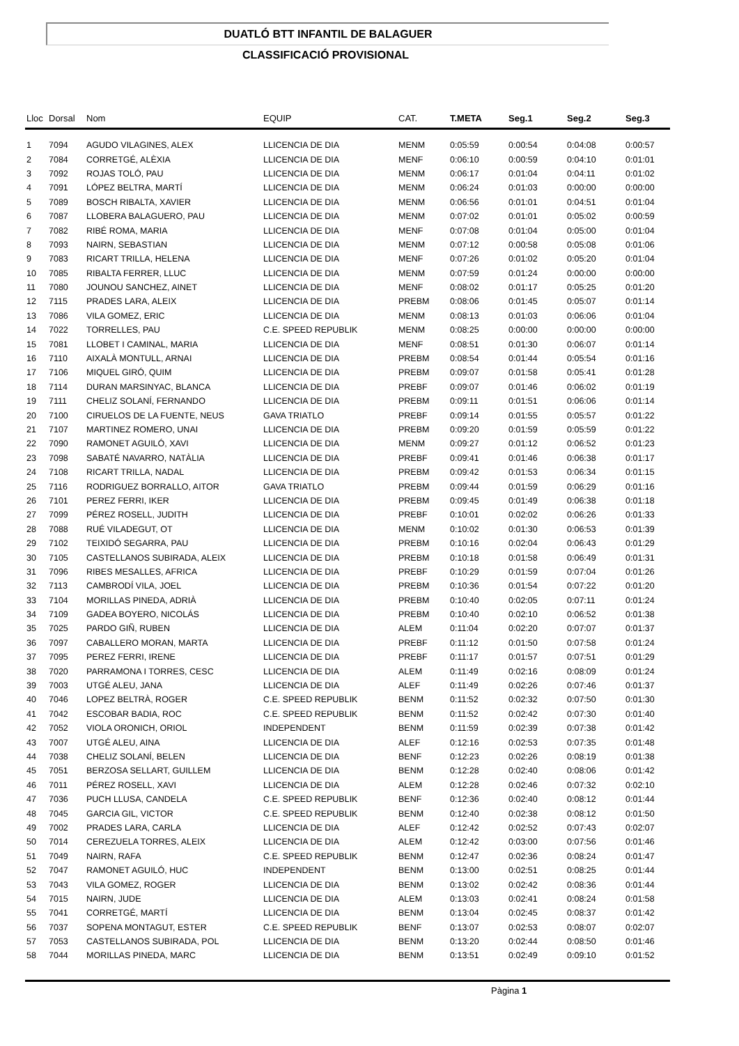DUATLÓ BTT INFANTIL DE BALAGUER
CLASSIFICACIÓ PROVISIONAL
| Lloc | Dorsal | Nom | EQUIP | CAT. | T.META | Seg.1 | Seg.2 | Seg.3 |
| --- | --- | --- | --- | --- | --- | --- | --- | --- |
| 1 | 7094 | AGUDO VILAGINES, ALEX | LLICENCIA DE DIA | MENM | 0:05:59 | 0:00:54 | 0:04:08 | 0:00:57 |
| 2 | 7084 | CORRETGÉ, ALÈXIA | LLICENCIA DE DIA | MENF | 0:06:10 | 0:00:59 | 0:04:10 | 0:01:01 |
| 3 | 7092 | ROJAS TOLÓ, PAU | LLICENCIA DE DIA | MENM | 0:06:17 | 0:01:04 | 0:04:11 | 0:01:02 |
| 4 | 7091 | LÓPEZ BELTRA, MARTÍ | LLICENCIA DE DIA | MENM | 0:06:24 | 0:01:03 | 0:00:00 | 0:00:00 |
| 5 | 7089 | BOSCH RIBALTA, XAVIER | LLICENCIA DE DIA | MENM | 0:06:56 | 0:01:01 | 0:04:51 | 0:01:04 |
| 6 | 7087 | LLOBERA BALAGUERO, PAU | LLICENCIA DE DIA | MENM | 0:07:02 | 0:01:01 | 0:05:02 | 0:00:59 |
| 7 | 7082 | RIBÉ ROMA, MARIA | LLICENCIA DE DIA | MENF | 0:07:08 | 0:01:04 | 0:05:00 | 0:01:04 |
| 8 | 7093 | NAIRN, SEBASTIAN | LLICENCIA DE DIA | MENM | 0:07:12 | 0:00:58 | 0:05:08 | 0:01:06 |
| 9 | 7083 | RICART TRILLA, HELENA | LLICENCIA DE DIA | MENF | 0:07:26 | 0:01:02 | 0:05:20 | 0:01:04 |
| 10 | 7085 | RIBALTA FERRER, LLUC | LLICENCIA DE DIA | MENM | 0:07:59 | 0:01:24 | 0:00:00 | 0:00:00 |
| 11 | 7080 | JOUNOU SANCHEZ, AINET | LLICENCIA DE DIA | MENF | 0:08:02 | 0:01:17 | 0:05:25 | 0:01:20 |
| 12 | 7115 | PRADES LARA, ALEIX | LLICENCIA DE DIA | PREBM | 0:08:06 | 0:01:45 | 0:05:07 | 0:01:14 |
| 13 | 7086 | VILA GOMEZ, ERIC | LLICENCIA DE DIA | MENM | 0:08:13 | 0:01:03 | 0:06:06 | 0:01:04 |
| 14 | 7022 | TORRELLES, PAU | C.E. SPEED REPUBLIK | MENM | 0:08:25 | 0:00:00 | 0:00:00 | 0:00:00 |
| 15 | 7081 | LLOBET I CAMINAL, MARIA | LLICENCIA DE DIA | MENF | 0:08:51 | 0:01:30 | 0:06:07 | 0:01:14 |
| 16 | 7110 | AIXALÀ MONTULL, ARNAI | LLICENCIA DE DIA | PREBM | 0:08:54 | 0:01:44 | 0:05:54 | 0:01:16 |
| 17 | 7106 | MIQUEL GIRÓ, QUIM | LLICENCIA DE DIA | PREBM | 0:09:07 | 0:01:58 | 0:05:41 | 0:01:28 |
| 18 | 7114 | DURAN MARSINYAC, BLANCA | LLICENCIA DE DIA | PREBF | 0:09:07 | 0:01:46 | 0:06:02 | 0:01:19 |
| 19 | 7111 | CHELIZ SOLANÍ, FERNANDO | LLICENCIA DE DIA | PREBM | 0:09:11 | 0:01:51 | 0:06:06 | 0:01:14 |
| 20 | 7100 | CIRUELOS DE LA FUENTE, NEUS | GAVA TRIATLO | PREBF | 0:09:14 | 0:01:55 | 0:05:57 | 0:01:22 |
| 21 | 7107 | MARTINEZ ROMERO, UNAI | LLICENCIA DE DIA | PREBM | 0:09:20 | 0:01:59 | 0:05:59 | 0:01:22 |
| 22 | 7090 | RAMONET AGUILÓ, XAVI | LLICENCIA DE DIA | MENM | 0:09:27 | 0:01:12 | 0:06:52 | 0:01:23 |
| 23 | 7098 | SABATÉ NAVARRO, NATÀLIA | LLICENCIA DE DIA | PREBF | 0:09:41 | 0:01:46 | 0:06:38 | 0:01:17 |
| 24 | 7108 | RICART TRILLA, NADAL | LLICENCIA DE DIA | PREBM | 0:09:42 | 0:01:53 | 0:06:34 | 0:01:15 |
| 25 | 7116 | RODRIGUEZ BORRALLO, AITOR | GAVA TRIATLO | PREBM | 0:09:44 | 0:01:59 | 0:06:29 | 0:01:16 |
| 26 | 7101 | PEREZ FERRI, IKER | LLICENCIA DE DIA | PREBM | 0:09:45 | 0:01:49 | 0:06:38 | 0:01:18 |
| 27 | 7099 | PÉREZ ROSELL, JUDITH | LLICENCIA DE DIA | PREBF | 0:10:01 | 0:02:02 | 0:06:26 | 0:01:33 |
| 28 | 7088 | RUÉ VILADEGUT, OT | LLICENCIA DE DIA | MENM | 0:10:02 | 0:01:30 | 0:06:53 | 0:01:39 |
| 29 | 7102 | TEIXIDÓ SEGARRA, PAU | LLICENCIA DE DIA | PREBM | 0:10:16 | 0:02:04 | 0:06:43 | 0:01:29 |
| 30 | 7105 | CASTELLANOS SUBIRADA, ALEIX | LLICENCIA DE DIA | PREBM | 0:10:18 | 0:01:58 | 0:06:49 | 0:01:31 |
| 31 | 7096 | RIBES MESALLES, AFRICA | LLICENCIA DE DIA | PREBF | 0:10:29 | 0:01:59 | 0:07:04 | 0:01:26 |
| 32 | 7113 | CAMBRODÍ VILA, JOEL | LLICENCIA DE DIA | PREBM | 0:10:36 | 0:01:54 | 0:07:22 | 0:01:20 |
| 33 | 7104 | MORILLAS PINEDA, ADRIÀ | LLICENCIA DE DIA | PREBM | 0:10:40 | 0:02:05 | 0:07:11 | 0:01:24 |
| 34 | 7109 | GADEA BOYERO, NICOLÁS | LLICENCIA DE DIA | PREBM | 0:10:40 | 0:02:10 | 0:06:52 | 0:01:38 |
| 35 | 7025 | PARDO GIÑ, RUBEN | LLICENCIA DE DIA | ALEM | 0:11:04 | 0:02:20 | 0:07:07 | 0:01:37 |
| 36 | 7097 | CABALLERO MORAN, MARTA | LLICENCIA DE DIA | PREBF | 0:11:12 | 0:01:50 | 0:07:58 | 0:01:24 |
| 37 | 7095 | PEREZ FERRI, IRENE | LLICENCIA DE DIA | PREBF | 0:11:17 | 0:01:57 | 0:07:51 | 0:01:29 |
| 38 | 7020 | PARRAMONA I TORRES, CESC | LLICENCIA DE DIA | ALEM | 0:11:49 | 0:02:16 | 0:08:09 | 0:01:24 |
| 39 | 7003 | UTGÉ ALEU, JANA | LLICENCIA DE DIA | ALEF | 0:11:49 | 0:02:26 | 0:07:46 | 0:01:37 |
| 40 | 7046 | LOPEZ BELTRÀ, ROGER | C.E. SPEED REPUBLIK | BENM | 0:11:52 | 0:02:32 | 0:07:50 | 0:01:30 |
| 41 | 7042 | ESCOBAR BADIA, ROC | C.E. SPEED REPUBLIK | BENM | 0:11:52 | 0:02:42 | 0:07:30 | 0:01:40 |
| 42 | 7052 | VIOLA ORONICH, ORIOL | INDEPENDENT | BENM | 0:11:59 | 0:02:39 | 0:07:38 | 0:01:42 |
| 43 | 7007 | UTGÉ ALEU, AINA | LLICENCIA DE DIA | ALEF | 0:12:16 | 0:02:53 | 0:07:35 | 0:01:48 |
| 44 | 7038 | CHELIZ SOLANÍ, BELEN | LLICENCIA DE DIA | BENF | 0:12:23 | 0:02:26 | 0:08:19 | 0:01:38 |
| 45 | 7051 | BERZOSA SELLART, GUILLEM | LLICENCIA DE DIA | BENM | 0:12:28 | 0:02:40 | 0:08:06 | 0:01:42 |
| 46 | 7011 | PÉREZ ROSELL, XAVI | LLICENCIA DE DIA | ALEM | 0:12:28 | 0:02:46 | 0:07:32 | 0:02:10 |
| 47 | 7036 | PUCH LLUSA, CANDELA | C.E. SPEED REPUBLIK | BENF | 0:12:36 | 0:02:40 | 0:08:12 | 0:01:44 |
| 48 | 7045 | GARCIA GIL, VICTOR | C.E. SPEED REPUBLIK | BENM | 0:12:40 | 0:02:38 | 0:08:12 | 0:01:50 |
| 49 | 7002 | PRADES LARA, CARLA | LLICENCIA DE DIA | ALEF | 0:12:42 | 0:02:52 | 0:07:43 | 0:02:07 |
| 50 | 7014 | CEREZUELA TORRES, ALEIX | LLICENCIA DE DIA | ALEM | 0:12:42 | 0:03:00 | 0:07:56 | 0:01:46 |
| 51 | 7049 | NAIRN, RAFA | C.E. SPEED REPUBLIK | BENM | 0:12:47 | 0:02:36 | 0:08:24 | 0:01:47 |
| 52 | 7047 | RAMONET AGUILÓ, HUC | INDEPENDENT | BENM | 0:13:00 | 0:02:51 | 0:08:25 | 0:01:44 |
| 53 | 7043 | VILA GOMEZ, ROGER | LLICENCIA DE DIA | BENM | 0:13:02 | 0:02:42 | 0:08:36 | 0:01:44 |
| 54 | 7015 | NAIRN, JUDE | LLICENCIA DE DIA | ALEM | 0:13:03 | 0:02:41 | 0:08:24 | 0:01:58 |
| 55 | 7041 | CORRETGÉ, MARTÍ | LLICENCIA DE DIA | BENM | 0:13:04 | 0:02:45 | 0:08:37 | 0:01:42 |
| 56 | 7037 | SOPENA MONTAGUT, ESTER | C.E. SPEED REPUBLIK | BENF | 0:13:07 | 0:02:53 | 0:08:07 | 0:02:07 |
| 57 | 7053 | CASTELLANOS SUBIRADA, POL | LLICENCIA DE DIA | BENM | 0:13:20 | 0:02:44 | 0:08:50 | 0:01:46 |
| 58 | 7044 | MORILLAS PINEDA, MARC | LLICENCIA DE DIA | BENM | 0:13:51 | 0:02:49 | 0:09:10 | 0:01:52 |
Pàgina 1